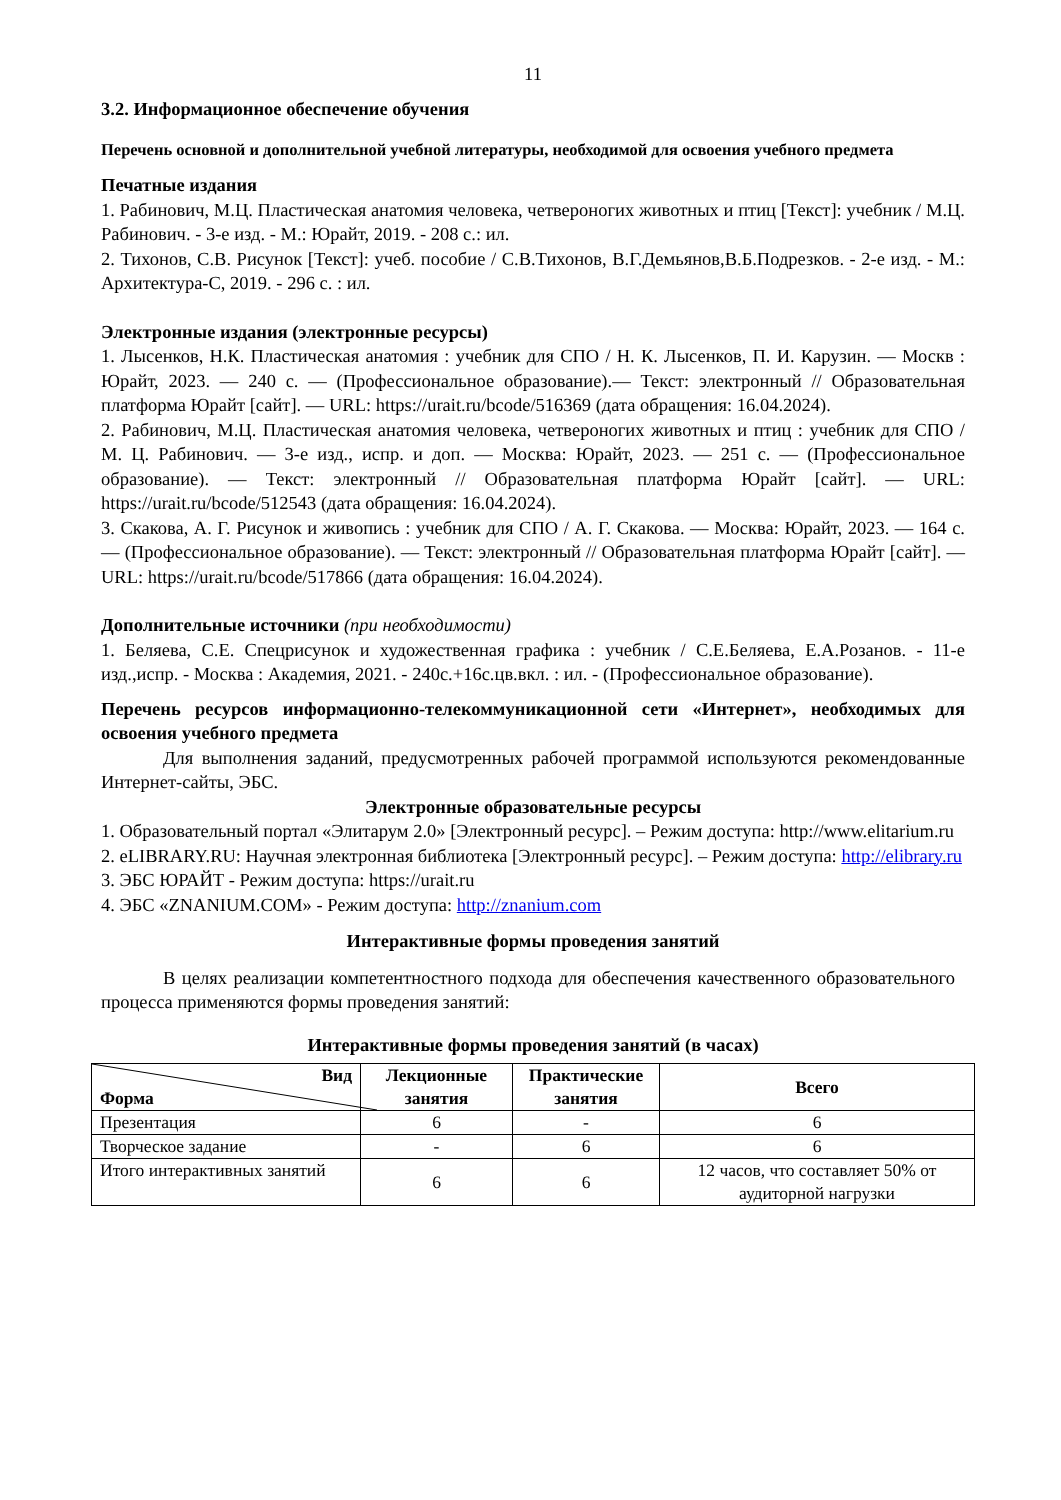11
3.2. Информационное обеспечение обучения
Перечень основной и дополнительной учебной литературы, необходимой для освоения учебного предмета
Печатные издания
1. Рабинович, М.Ц. Пластическая анатомия человека, четвероногих животных и птиц [Текст]: учебник / М.Ц. Рабинович. - 3-е изд. - М.: Юрайт, 2019. - 208 с.: ил.
2. Тихонов, С.В. Рисунок [Текст]: учеб. пособие / С.В.Тихонов, В.Г.Демьянов,В.Б.Подрезков. - 2-е изд. - М.: Архитектура-С, 2019. - 296 с. : ил.
Электронные издания (электронные ресурсы)
1. Лысенков, Н.К. Пластическая анатомия : учебник для СПО / Н. К. Лысенков, П. И. Карузин. — Москв : Юрайт, 2023. — 240 с. — (Профессиональное образование).— Текст: электронный // Образовательная платформа Юрайт [сайт]. — URL: https://urait.ru/bcode/516369 (дата обращения: 16.04.2024).
2. Рабинович, М.Ц. Пластическая анатомия человека, четвероногих животных и птиц : учебник для СПО / М. Ц. Рабинович. — 3-е изд., испр. и доп. — Москва: Юрайт, 2023. — 251 с. — (Профессиональное образование). — Текст: электронный // Образовательная платформа Юрайт [сайт]. — URL: https://urait.ru/bcode/512543 (дата обращения: 16.04.2024).
3. Скакова, А. Г. Рисунок и живопись : учебник для СПО / А. Г. Скакова. — Москва: Юрайт, 2023. — 164 с. — (Профессиональное образование). — Текст: электронный // Образовательная платформа Юрайт [сайт]. — URL: https://urait.ru/bcode/517866 (дата обращения: 16.04.2024).
Дополнительные источники (при необходимости)
1. Беляева, С.Е. Спецрисунок и художественная графика : учебник / С.Е.Беляева, Е.А.Розанов. - 11-е изд.,испр. - Москва : Академия, 2021. - 240с.+16с.цв.вкл. : ил. - (Профессиональное образование).
Перечень ресурсов информационно-телекоммуникационной сети «Интернет», необходимых для освоения учебного предмета
Для выполнения заданий, предусмотренных рабочей программой используются рекомендованные Интернет-сайты, ЭБС.
Электронные образовательные ресурсы
1. Образовательный портал «Элитарум 2.0» [Электронный ресурс]. – Режим доступа: http://www.elitarium.ru
2. eLIBRARY.RU: Научная электронная библиотека [Электронный ресурс]. – Режим доступа: http://elibrary.ru
3. ЭБС ЮРАЙТ - Режим доступа: https://urait.ru
4. ЭБС «ZNANIUM.COM» - Режим доступа: http://znanium.com
Интерактивные формы проведения занятий
В целях реализации компетентностного подхода для обеспечения качественного образовательного процесса применяются формы проведения занятий:
Интерактивные формы проведения занятий (в часах)
| Вид Форма | Лекционные занятия | Практические занятия | Всего |
| --- | --- | --- | --- |
| Презентация | 6 | - | 6 |
| Творческое задание | - | 6 | 6 |
| Итого интерактивных занятий | 6 | 6 | 12 часов, что составляет 50% от аудиторной нагрузки |